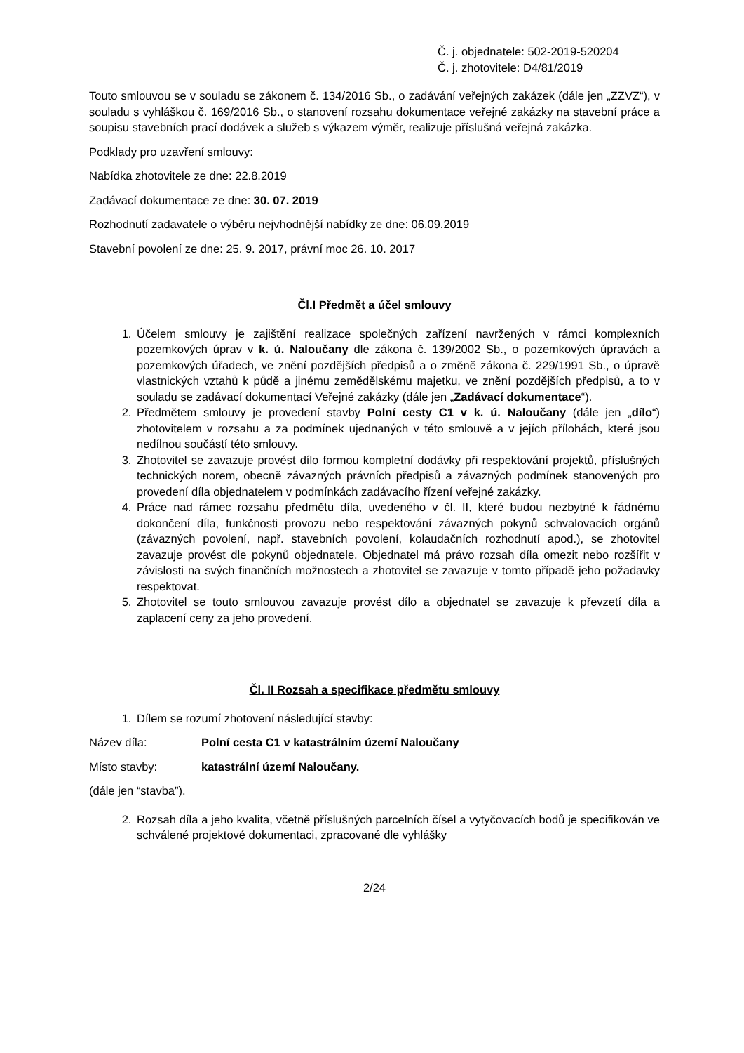Č. j. objednatele: 502-2019-520204
Č. j. zhotovitele: D4/81/2019
Touto smlouvou se v souladu se zákonem č. 134/2016 Sb., o zadávání veřejných zakázek (dále jen „ZZVZ“), v souladu s vyhláškou č. 169/2016 Sb., o stanovení rozsahu dokumentace veřejné zakázky na stavební práce a soupisu stavebních prací dodávek a služeb s výkazem výměr, realizuje příslušná veřejná zakázka.
Podklady pro uzavření smlouvy:
Nabídka zhotovitele ze dne: 22.8.2019
Zadávací dokumentace ze dne: 30. 07. 2019
Rozhodnutí zadavatele o výběru nejvhodnější nabídky ze dne: 06.09.2019
Stavební povolení ze dne: 25. 9. 2017, právní moc 26. 10. 2017
Čl.I Předmět a účel smlouvy
1. Účelem smlouvy je zajištění realizace společných zařízení navržených v rámci komplexních pozemkových úprav v k. ú. Naloučany dle zákona č. 139/2002 Sb., o pozemkových úpravách a pozemkových úřadech, ve znění pozdějších předpisů a o změně zákona č. 229/1991 Sb., o úpravě vlastnických vztahů k půdě a jinému zemědělskému majetku, ve znění pozdějších předpisů, a to v souladu se zadávací dokumentací Veřejné zakázky (dále jen „Zadávací dokumentace“).
2. Předmětem smlouvy je provedení stavby Polní cesty C1 v k. ú. Naloučany (dále jen „dílo“) zhotovitelem v rozsahu a za podmínek ujednaných v této smlouvě a v jejích přílohách, které jsou nedílnou součástí této smlouvy.
3. Zhotovitel se zavazuje provést dílo formou kompletní dodávky při respektování projektů, příslušných technických norem, obecně závazných právních předpisů a závazných podmínek stanovených pro provedení díla objednatelem v podmínkách zadávacího řízení veřejné zakázky.
4. Práce nad rámec rozsahu předmětu díla, uvedeného v čl. II, které budou nezbytné k řádnému dokončení díla, funkčnosti provozu nebo respektování závazných pokynů schvalovacích orgánů (závazných povolení, např. stavebních povolení, kolaudačních rozhodnutí apod.), se zhotovitel zavazuje provést dle pokynů objednatele. Objednatel má právo rozsah díla omezit nebo rozšířit v závislosti na svých finančních možnostech a zhotovitel se zavazuje v tomto případě jeho požadavky respektovat.
5. Zhotovitel se touto smlouvou zavazuje provést dílo a objednatel se zavazuje k převzetí díla a zaplacení ceny za jeho provedení.
Čl. II Rozsah a specifikace předmětu smlouvy
1. Dílem se rozumí zhotovení následující stavby:
Název díla: Polní cesta C1 v katastrálním území Naloučany
Místo stavby: katastrální území Naloučany.
(dále jen “stavba”).
2. Rozsah díla a jeho kvalita, včetně příslušných parcelních čísel a vytyčovacích bodů je specifikován ve schválené projektové dokumentaci, zpracované dle vyhlášky
2/24